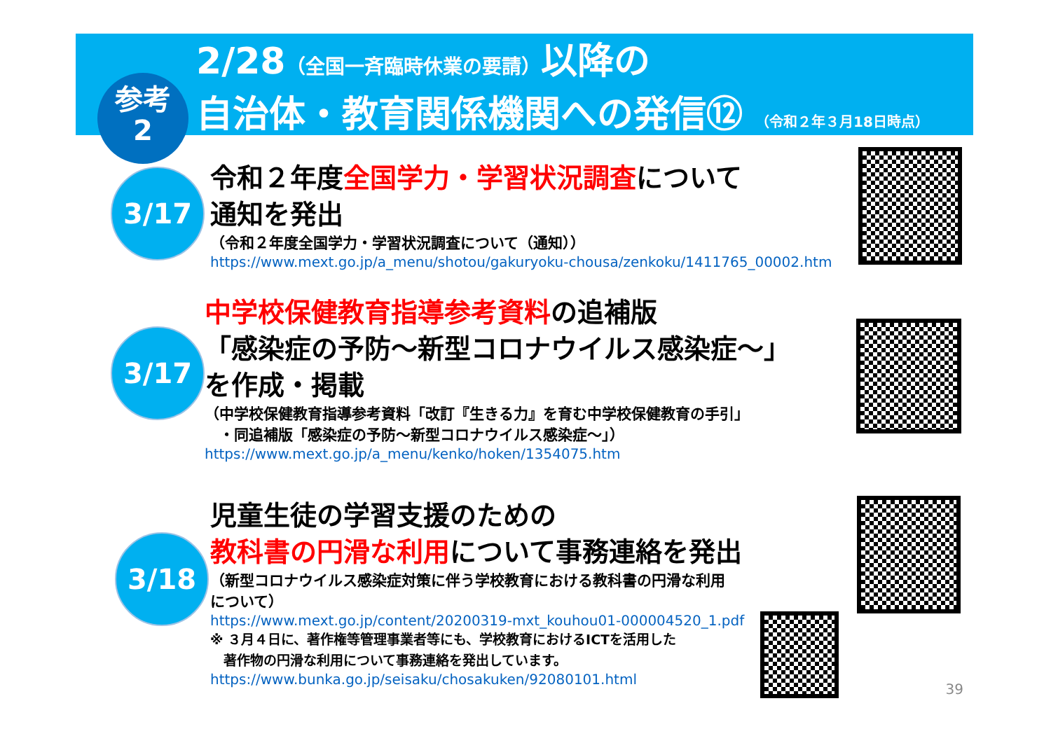参考
2
2/28（全国一斉臨時休業の要請）以降の
自治体・教育関係機関への発信⑫ （令和２年３月18日時点）
3/17
令和２年度全国学力・学習状況調査について
通知を発出
（令和２年度全国学力・学習状況調査について（通知））
https://www.mext.go.jp/a_menu/shotou/gakuryoku-chousa/zenkoku/1411765_00002.htm
3/17
中学校保健教育指導参考資料の追補版
「感染症の予防～新型コロナウイルス感染症～」
を作成・掲載
（中学校保健教育指導参考資料「改訂『生きる力』を育む中学校保健教育の手引」
　・同追補版「感染症の予防～新型コロナウイルス感染症～」）
https://www.mext.go.jp/a_menu/kenko/hoken/1354075.htm
3/18
児童生徒の学習支援のための
教科書の円滑な利用について事務連絡を発出
（新型コロナウイルス感染症対策に伴う学校教育における教科書の円滑な利用
について）
https://www.mext.go.jp/content/20200319-mxt_kouhou01-000004520_1.pdf
※ ３月４日に、著作権等管理事業者等にも、学校教育におけるICTを活用した
　著作物の円滑な利用について事務連絡を発出しています。
https://www.bunka.go.jp/seisaku/chosakuken/92080101.html
39